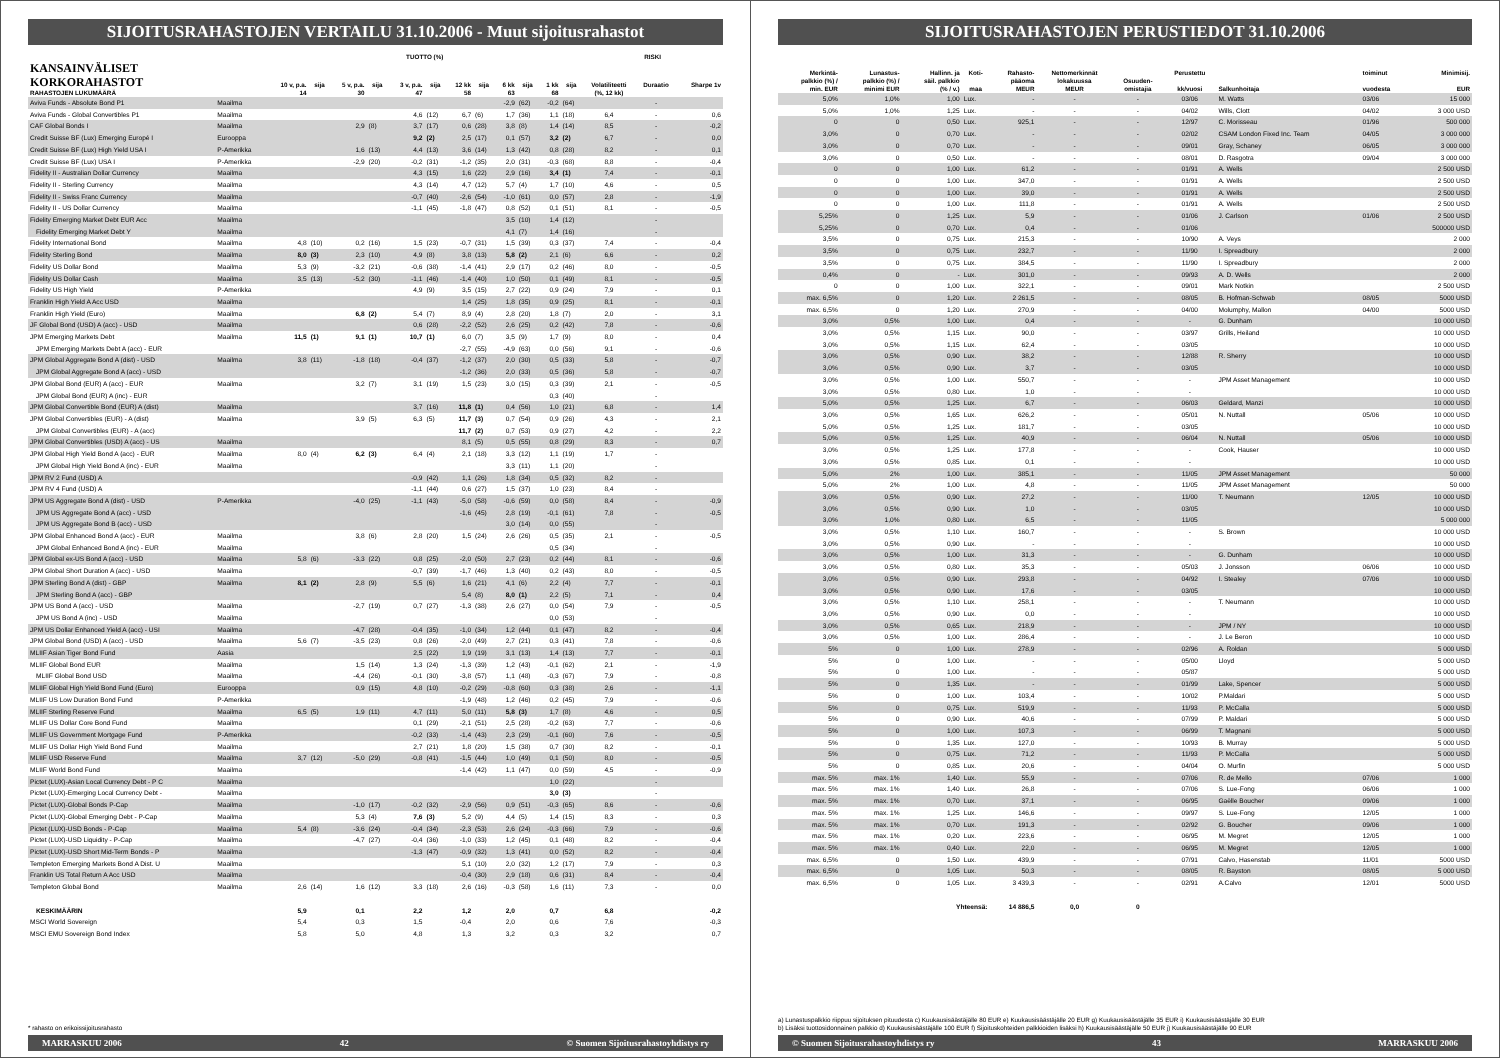SIJOITUSRAHASTOJEN VERTAILU 31.10.2006 - Muut sijoitusrahastot
| | | TUOTTO (%) | | | | | | | | | | | | RISKI | | |
| --- | --- | --- | --- | --- | --- | --- | --- | --- | --- | --- | --- | --- | --- | --- | --- | --- |
| KANSAINVÄLISET KORKORAHASTOT | | 10 v, p.a. | sija | 5 v, p.a. | sija | 3 v, p.a. | sija | 12 kk | sija | 6 kk | sija | 1 kk | sija | Volatiliteetti | Duraatio | Sharpe 1v |
| RAHASTOJEN LUKUMÄÄRÄ | | 14 | | 30 | | 47 | | 58 | | 63 | | 68 | | (%, 12 kk) | | |
| Aviva Funds - Absolute Bond P1 | Maailma | | | | | | | | | -2,9 | (62) | -0,2 | (64) | | - | |
| Aviva Funds - Global Convertibles P1 | Maailma | | | | | 4,6 | (12) | 6,7 | (6) | 1,7 | (36) | 1,1 | (18) | 6,4 | - | 0,6 |
| CAF Global Bonds I | Maailma | | | 2,9 | (8) | 3,7 | (17) | 0,6 | (28) | 3,8 | (8) | 1,4 | (14) | 8,5 | - | -0,2 |
| Credit Suisse BF (Lux) Emerging Europé I | Eurooppa | | | | | 9,2 | (2) | 2,5 | (17) | 0,1 | (57) | 3,2 | (2) | 6,7 | - | 0,0 |
| Credit Suisse BF (Lux) High Yield USA I | P-Amerikka | | | 1,6 | (13) | 4,4 | (13) | 3,6 | (14) | 1,3 | (42) | 0,8 | (28) | 8,2 | - | 0,1 |
| Credit Suisse BF (Lux) USA I | P-Amerikka | | | -2,9 | (20) | -0,2 | (31) | -1,2 | (35) | 2,0 | (31) | -0,3 | (68) | 8,8 | - | -0,4 |
| Fidelity II - Australian Dollar Currency | Maailma | | | | | 4,3 | (15) | 1,6 | (22) | 2,9 | (16) | 3,4 | (1) | 7,4 | - | -0,1 |
| Fidelity II - Sterling Currency | Maailma | | | | | 4,3 | (14) | 4,7 | (12) | 5,7 | (4) | 1,7 | (10) | 4,6 | - | 0,5 |
| Fidelity II - Swiss Franc Currency | Maailma | | | | | -0,7 | (40) | -2,6 | (54) | -1,0 | (61) | 0,0 | (57) | 2,8 | - | -1,9 |
| Fidelity II - US Dollar Currency | Maailma | | | | | -1,1 | (45) | -1,8 | (47) | 0,8 | (52) | 0,1 | (51) | 8,1 | - | -0,5 |
| Fidelity Emerging Market Debt EUR Acc | Maailma | | | | | | | | | 3,5 | (10) | 1,4 | (12) | | - | |
| Fidelity Emerging Market Debt Y | Maailma | | | | | | | | | 4,1 | (7) | 1,4 | (16) | | - | |
| Fidelity International Bond | Maailma | 4,8 | (10) | 0,2 | (16) | 1,5 | (23) | -0,7 | (31) | 1,5 | (39) | 0,3 | (37) | 7,4 | - | -0,4 |
| Fidelity Sterling Bond | Maailma | 8,0 | (3) | 2,3 | (10) | 4,9 | (8) | 3,8 | (13) | 5,8 | (2) | 2,1 | (6) | 6,6 | - | 0,2 |
| Fidelity US Dollar Bond | Maailma | 5,3 | (9) | -3,2 | (21) | -0,6 | (38) | -1,4 | (41) | 2,9 | (17) | 0,2 | (46) | 8,0 | - | -0,5 |
| Fidelity US Dollar Cash | Maailma | 3,5 | (13) | -5,2 | (30) | -1,1 | (46) | -1,4 | (40) | 1,0 | (50) | 0,1 | (49) | 8,1 | - | -0,5 |
| Fidelity US High Yield | P-Amerikka | | | | | 4,9 | (9) | 3,5 | (15) | 2,7 | (22) | 0,9 | (24) | 7,9 | - | 0,1 |
| Franklin High Yield A Acc USD | Maailma | | | | | | | 1,4 | (25) | 1,8 | (35) | 0,9 | (25) | 8,1 | - | -0,1 |
| Franklin High Yield (Euro) | Maailma | | | 6,8 | (2) | 5,4 | (7) | 8,9 | (4) | 2,8 | (20) | 1,8 | (7) | 2,0 | - | 3,1 |
| JF Global Bond (USD) A (acc) - USD | Maailma | | | | | 0,6 | (28) | -2,2 | (52) | 2,6 | (25) | 0,2 | (42) | 7,8 | - | -0,6 |
| JPM Emerging Markets Debt | Maailma | 11,5 | (1) | 9,1 | (1) | 10,7 | (1) | 6,0 | (7) | 3,5 | (9) | 1,7 | (9) | 8,0 | - | 0,4 |
| JPM Emerging Markets Debt A (acc) - EUR | | | | | | | | -2,7 | (55) | -4,9 | (63) | 0,0 | (56) | 9,1 | - | -0,6 |
| JPM Global Aggregate Bond A (dist) - USD | Maailma | 3,8 | (11) | -1,8 | (18) | -0,4 | (37) | -1,2 | (37) | 2,0 | (30) | 0,5 | (33) | 5,8 | - | -0,7 |
| JPM Global Aggregate Bond A (acc) - USD | | | | | | | | -1,2 | (36) | 2,0 | (33) | 0,5 | (36) | 5,8 | - | -0,7 |
| JPM Global Bond (EUR) A (acc) - EUR | Maailma | | | 3,2 | (7) | 3,1 | (19) | 1,5 | (23) | 3,0 | (15) | 0,3 | (39) | 2,1 | - | -0,5 |
| JPM Global Bond (EUR) A (inc) - EUR | | | | | | | | | | | | 0,3 | (40) | | - | |
| JPM Global Convertible Bond (EUR) A (dist) | Maailma | | | | | 3,7 | (16) | 11,8 | (1) | 0,4 | (56) | 1,0 | (21) | 6,8 | - | 1,4 |
| JPM Global Convertibles (EUR) - A (dist) | Maailma | | | 3,9 | (5) | 6,3 | (5) | 11,7 | (3) | 0,7 | (54) | 0,9 | (26) | 4,3 | - | 2,1 |
| JPM Global Convertibles (EUR) - A (acc) | | | | | | | | 11,7 | (2) | 0,7 | (53) | 0,9 | (27) | 4,2 | - | 2,2 |
| JPM Global Convertibles (USD) A (acc) - US | Maailma | | | | | | | 8,1 | (5) | 0,5 | (55) | 0,8 | (29) | 8,3 | - | 0,7 |
| JPM Global High Yield Bond A (acc) - EUR | Maailma | 8,0 | (4) | 6,2 | (3) | 6,4 | (4) | 2,1 | (18) | 3,3 | (12) | 1,1 | (19) | 1,7 | - | |
| JPM Global High Yield Bond A (inc) - EUR | Maailma | | | | | | | | | 3,3 | (11) | 1,1 | (20) | | - | |
| JPM RV 2 Fund (USD) A | | | | | | -0,9 | (42) | 1,1 | (26) | 1,8 | (34) | 0,5 | (32) | 8,2 | - | |
| JPM RV 4 Fund (USD) A | | | | | | -1,1 | (44) | 0,6 | (27) | 1,5 | (37) | 1,0 | (23) | 8,4 | - | |
| JPM US Aggregate Bond A (dist) - USD | P-Amerikka | | | -4,0 | (25) | -1,1 | (43) | -5,0 | (58) | -0,6 | (59) | 0,0 | (58) | 8,4 | - | -0,9 |
| JPM US Aggregate Bond A (acc) - USD | | | | | | | | -1,6 | (45) | 2,8 | (19) | -0,1 | (61) | 7,8 | - | -0,5 |
| JPM US Aggregate Bond B (acc) - USD | | | | | | | | | | 3,0 | (14) | 0,0 | (55) | | - | |
| JPM Global Enhanced Bond A (acc) - EUR | Maailma | | | 3,8 | (6) | 2,8 | (20) | 1,5 | (24) | 2,6 | (26) | 0,5 | (35) | 2,1 | - | -0,5 |
| JPM Global Enhanced Bond A (inc) - EUR | Maailma | | | | | | | | | | | 0,5 | (34) | | - | |
| JPM Global ex-US Bond A (acc) - USD | Maailma | 5,8 | (6) | -3,3 | (22) | 0,8 | (25) | -2,0 | (50) | 2,7 | (23) | 0,2 | (44) | 8,1 | - | -0,6 |
| JPM Global Short Duration A (acc) - USD | Maailma | | | | | -0,7 | (39) | -1,7 | (46) | 1,3 | (40) | 0,2 | (43) | 8,0 | - | -0,5 |
| JPM Sterling Bond A (dist) - GBP | Maailma | 8,1 | (2) | 2,8 | (9) | 5,5 | (6) | 1,6 | (21) | 4,1 | (6) | 2,2 | (4) | 7,7 | - | -0,1 |
| JPM Sterling Bond A (acc) - GBP | | | | | | | | 5,4 | (8) | 8,0 | (1) | 2,2 | (5) | 7,1 | - | 0,4 |
| JPM US Bond A (acc) - USD | Maailma | | | -2,7 | (19) | 0,7 | (27) | -1,3 | (38) | 2,6 | (27) | 0,0 | (54) | 7,9 | - | -0,5 |
| JPM US Bond A (inc) - USD | Maailma | | | | | | | | | | | 0,0 | (53) | | - | |
| JPM US Dollar Enhanced Yield A (acc) - USI | Maailma | | | -4,7 | (28) | -0,4 | (35) | -1,0 | (34) | 1,2 | (44) | 0,1 | (47) | 8,2 | - | -0,4 |
| JPM Global Bond (USD) A (acc) - USD | Maailma | 5,6 | (7) | -3,5 | (23) | 0,8 | (26) | -2,0 | (49) | 2,7 | (21) | 0,3 | (41) | 7,8 | - | -0,6 |
| MLIIF Asian Tiger Bond Fund | Aasia | | | | | 2,5 | (22) | 1,9 | (19) | 3,1 | (13) | 1,4 | (13) | 7,7 | - | -0,1 |
| MLIIF Global Bond EUR | Maailma | | | 1,5 | (14) | 1,3 | (24) | -1,3 | (39) | 1,2 | (43) | -0,1 | (62) | 2,1 | - | -1,9 |
| MLIIF Global Bond USD | Maailma | | | -4,4 | (26) | -0,1 | (30) | -3,8 | (57) | 1,1 | (48) | -0,3 | (67) | 7,9 | - | -0,8 |
| MLIIF Global High Yield Bond Fund (Euro) | Eurooppa | | | 0,9 | (15) | 4,8 | (10) | -0,2 | (29) | -0,8 | (60) | 0,3 | (38) | 2,6 | - | -1,1 |
| MLIIF US Low Duration Bond Fund | P-Amerikka | | | | | | | -1,9 | (48) | 1,2 | (46) | 0,2 | (45) | 7,9 | - | -0,6 |
| MLIIF Sterling Reserve Fund | Maailma | 6,5 | (5) | 1,9 | (11) | 4,7 | (11) | 5,0 | (11) | 5,8 | (3) | 1,7 | (8) | 4,6 | - | 0,5 |
| MLIIF US Dollar Core Bond Fund | Maailma | | | | | 0,1 | (29) | -2,1 | (51) | 2,5 | (28) | -0,2 | (63) | 7,7 | - | -0,6 |
| MLIIF US Government Mortgage Fund | P-Amerikka | | | | | -0,2 | (33) | -1,4 | (43) | 2,3 | (29) | -0,1 | (60) | 7,6 | - | -0,5 |
| MLIIF US Dollar High Yield Bond Fund | Maailma | | | | | 2,7 | (21) | 1,8 | (20) | 1,5 | (38) | 0,7 | (30) | 8,2 | - | -0,1 |
| MLIIF USD Reserve Fund | Maailma | 3,7 | (12) | -5,0 | (29) | -0,8 | (41) | -1,5 | (44) | 1,0 | (49) | 0,1 | (50) | 8,0 | - | -0,5 |
| MLIIF World Bond Fund | Maailma | | | | | | | -1,4 | (42) | 1,1 | (47) | 0,0 | (59) | 4,5 | - | -0,9 |
| Pictet (LUX)-Asian Local Currency Debt - P C | Maailma | | | | | | | | | | | 1,0 | (22) | | - | |
| Pictet (LUX)-Emerging Local Currency Debt - | Maailma | | | | | | | | | | | 3,0 | (3) | | - | |
| Pictet (LUX)-Global Bonds P-Cap | Maailma | | | -1,0 | (17) | -0,2 | (32) | -2,9 | (56) | 0,9 | (51) | -0,3 | (65) | 8,6 | - | -0,6 |
| Pictet (LUX)-Global Emerging Debt - P-Cap | Maailma | | | 5,3 | (4) | 7,6 | (3) | 5,2 | (9) | 4,4 | (5) | 1,4 | (15) | 8,3 | - | 0,3 |
| Pictet (LUX)-USD Bonds - P-Cap | Maailma | 5,4 | (8) | -3,6 | (24) | -0,4 | (34) | -2,3 | (53) | 2,6 | (24) | -0,3 | (66) | 7,9 | - | -0,6 |
| Pictet (LUX)-USD Liquidity - P-Cap | Maailma | | | -4,7 | (27) | -0,4 | (36) | -1,0 | (33) | 1,2 | (45) | 0,1 | (48) | 8,2 | - | -0,4 |
| Pictet (LUX)-USD Short Mid-Term Bonds - P | Maailma | | | | | -1,3 | (47) | -0,9 | (32) | 1,3 | (41) | 0,0 | (52) | 8,2 | - | -0,4 |
| Templeton Emerging Markets Bond A Dist. U | Maailma | | | | | | | 5,1 | (10) | 2,0 | (32) | 1,2 | (17) | 7,9 | - | 0,3 |
| Franklin US Total Return A Acc USD | Maailma | | | | | | | -0,4 | (30) | 2,9 | (18) | 0,6 | (31) | 8,4 | - | -0,4 |
| Templeton Global Bond | Maailma | 2,6 | (14) | 1,6 | (12) | 3,3 | (18) | 2,6 | (16) | -0,3 | (58) | 1,6 | (11) | 7,3 | - | 0,0 |
| KESKIMÄÄRIN | | 5,9 | | 0,1 | | 2,2 | | 1,2 | | 2,0 | | 0,7 | | 6,8 | | -0,2 |
| MSCI World Sovereign | | 5,4 | | 0,3 | | 1,5 | | -0,4 | | 2,0 | | 0,6 | | 7,6 | | -0,3 |
| MSCI EMU Sovereign Bond Index | | 5,8 | | 5,0 | | 4,8 | | 1,3 | | 3,2 | | 0,3 | | 3,2 | | 0,7 |
* rahasto on erikoissijoitusrahasto
MARRASKUU 2006 42 © Suomen Sijoitusrahastoyhdistys ry
SIJOITUSRAHASTOJEN PERUSTIEDOT 31.10.2006
| Merkintä- palkkio (%) / min. EUR | Lunastus- palkkio (%) / minimi EUR | Hallinn. ja säil. palkkio (% / v.) | Koti- maa | Rahasto- pääoma MEUR | Nettomerkinnät lokakuussa MEUR | Osuuden- omistajia | Perustettu kk/vuosi | Salkunhoitaja | toiminut vuodesta | Minimisij. EUR |
| --- | --- | --- | --- | --- | --- | --- | --- | --- | --- | --- |
| 5,0% | 1,0% | 1,00 | Lux. | - | - | - | 03/06 | M. Watts | 03/06 | 15 000 |
| 5,0% | 1,0% | 1,25 | Lux. | - | - | - | 04/02 | Wills, Clott | 04/02 | 3 000 USD |
| 0 | 0 | 0,50 | Lux. | 925,1 | - | - | 12/97 | C. Morisseau | 01/96 | 500 000 |
| 3,0% | 0 | 0,70 | Lux. | - | - | - | 02/02 | CSAM London Fixed Inc. Team | 04/05 | 3 000 000 |
| 3,0% | 0 | 0,70 | Lux. | - | - | - | 09/01 | Gray, Schaney | 06/05 | 3 000 000 |
| 3,0% | 0 | 0,50 | Lux. | - | - | - | 08/01 | D. Rasgotra | 09/04 | 3 000 000 |
| 0 | 0 | 1,00 | Lux. | 61,2 | - | - | 01/91 | A. Wells | | 2 500 USD |
| 0 | 0 | 1,00 | Lux. | 347,0 | - | - | 01/91 | A. Wells | | 2 500 USD |
| 0 | 0 | 1,00 | Lux. | 39,0 | - | - | 01/91 | A. Wells | | 2 500 USD |
| 0 | 0 | 1,00 | Lux. | 111,8 | - | - | 01/91 | A. Wells | | 2 500 USD |
| 5,25% | 0 | 1,25 | Lux. | 5,9 | - | - | 01/06 | J. Carlson | 01/06 | 2 500 USD |
| 5,25% | 0 | 0,70 | Lux. | 0,4 | - | - | 01/06 | | | 500000 USD |
| 3,5% | 0 | 0,75 | Lux. | 215,3 | - | - | 10/90 | A. Veys | | 2 000 |
| 3,5% | 0 | 0,75 | Lux. | 232,7 | - | - | 11/90 | I. Spreadbury | | 2 000 |
| 3,5% | 0 | 0,75 | Lux. | 384,5 | - | - | 11/90 | I. Spreadbury | | 2 000 |
| 0,4% | 0 | - | Lux. | 301,0 | - | - | 09/93 | A. D. Wells | | 2 000 |
| 0 | 0 | 1,00 | Lux. | 322,1 | - | - | 09/01 | Mark Notkin | | 2 500 USD |
| max. 6,5% | 0 | 1,20 | Lux. | 2 261,5 | - | - | 08/05 | B. Hofman-Schwab | 08/05 | 5000 USD |
| max. 6,5% | 0 | 1,20 | Lux. | 270,9 | - | - | 04/00 | Molumphy, Mallon | 04/00 | 5000 USD |
| 3,0% | 0,5% | 1,00 | Lux. | 0,4 | - | - | - | G. Dunham | | 10 000 USD |
| 3,0% | 0,5% | 1,15 | Lux. | 90,0 | - | - | 03/97 | Grills, Heiland | | 10 000 USD |
| 3,0% | 0,5% | 1,15 | Lux. | 62,4 | - | - | 03/05 | | | 10 000 USD |
| 3,0% | 0,5% | 0,90 | Lux. | 38,2 | - | - | 12/88 | R. Sherry | | 10 000 USD |
| 3,0% | 0,5% | 0,90 | Lux. | 3,7 | - | - | 03/05 | | | 10 000 USD |
| 3,0% | 0,5% | 1,00 | Lux. | 550,7 | - | - | - | JPM Asset Management | | 10 000 USD |
| 3,0% | 0,5% | 0,80 | Lux. | 1,0 | - | - | - | | | 10 000 USD |
| 5,0% | 0,5% | 1,25 | Lux. | 6,7 | - | - | 06/03 | Geldard, Manzi | | 10 000 USD |
| 3,0% | 0,5% | 1,65 | Lux. | 626,2 | - | - | 05/01 | N. Nuttall | 05/06 | 10 000 USD |
| 5,0% | 0,5% | 1,25 | Lux. | 181,7 | - | - | 03/05 | | | 10 000 USD |
| 5,0% | 0,5% | 1,25 | Lux. | 40,9 | - | - | 06/04 | N. Nuttall | 05/06 | 10 000 USD |
| 3,0% | 0,5% | 1,25 | Lux. | 177,8 | - | - | - | Cook, Hauser | | 10 000 USD |
| 3,0% | 0,5% | 0,85 | Lux. | 0,1 | - | - | - | | | 10 000 USD |
| 5,0% | 2% | 1,00 | Lux. | 385,1 | - | - | 11/05 | JPM Asset Management | | 50 000 |
| 5,0% | 2% | 1,00 | Lux. | 4,8 | - | - | 11/05 | JPM Asset Management | | 50 000 |
| 3,0% | 0,5% | 0,90 | Lux. | 27,2 | - | - | 11/00 | T. Neumann | 12/05 | 10 000 USD |
| 3,0% | 0,5% | 0,90 | Lux. | 1,0 | - | - | 03/05 | | | 10 000 USD |
| 3,0% | 1,0% | 0,80 | Lux. | 6,5 | - | - | 11/05 | | | 5 000 000 |
| 3,0% | 0,5% | 1,10 | Lux. | 160,7 | - | - | - | S. Brown | | 10 000 USD |
| 3,0% | 0,5% | 0,90 | Lux. | - | - | - | - | | | 10 000 USD |
| 3,0% | 0,5% | 1,00 | Lux. | 31,3 | - | - | - | G. Dunham | | 10 000 USD |
| 3,0% | 0,5% | 0,80 | Lux. | 35,3 | - | - | 05/03 | J. Jonsson | 06/06 | 10 000 USD |
| 3,0% | 0,5% | 0,90 | Lux. | 293,8 | - | - | 04/92 | I. Stealey | 07/06 | 10 000 USD |
| 3,0% | 0,5% | 0,90 | Lux. | 17,6 | - | - | 03/05 | | | 10 000 USD |
| 3,0% | 0,5% | 1,10 | Lux. | 258,1 | - | - | - | T. Neumann | | 10 000 USD |
| 3,0% | 0,5% | 0,90 | Lux. | 0,0 | - | - | - | | | 10 000 USD |
| 3,0% | 0,5% | 0,65 | Lux. | 218,9 | - | - | - | JPM / NY | | 10 000 USD |
| 3,0% | 0,5% | 1,00 | Lux. | 286,4 | - | - | - | J. Le Beron | | 10 000 USD |
| 5% | 0 | 1,00 | Lux. | 278,9 | - | - | 02/96 | A. Roldan | | 5 000 USD |
| 5% | 0 | 1,00 | Lux. | - | - | - | 05/00 | Lloyd | | 5 000 USD |
| 5% | 0 | 1,00 | Lux. | - | - | - | 05/87 | | | 5 000 USD |
| 5% | 0 | 1,35 | Lux. | - | - | - | 01/99 | Lake, Spencer | | 5 000 USD |
| 5% | 0 | 1,00 | Lux. | 103,4 | - | - | 10/02 | P.Maldari | | 5 000 USD |
| 5% | 0 | 0,75 | Lux. | 519,9 | - | - | 11/93 | P. McCalla | | 5 000 USD |
| 5% | 0 | 0,90 | Lux. | 40,6 | - | - | 07/99 | P. Maldari | | 5 000 USD |
| 5% | 0 | 1,00 | Lux. | 107,3 | - | - | 06/99 | T. Magnani | | 5 000 USD |
| 5% | 0 | 1,35 | Lux. | 127,0 | - | - | 10/93 | B. Murray | | 5 000 USD |
| 5% | 0 | 0,75 | Lux. | 71,2 | - | - | 11/93 | P. McCalla | | 5 000 USD |
| 5% | 0 | 0,85 | Lux. | 20,6 | - | - | 04/04 | O. Murfin | | 5 000 USD |
| max. 5% | max. 1% | 1,40 | Lux. | 55,9 | - | - | 07/06 | R. de Mello | 07/06 | 1 000 |
| max. 5% | max. 1% | 1,40 | Lux. | 26,8 | - | - | 07/06 | S. Lue-Fong | 06/06 | 1 000 |
| max. 5% | max. 1% | 0,70 | Lux. | 37,1 | - | - | 06/95 | Gaëlle Boucher | 09/06 | 1 000 |
| max. 5% | max. 1% | 1,25 | Lux. | 146,6 | - | - | 09/97 | S. Lue-Fong | 12/05 | 1 000 |
| max. 5% | max. 1% | 0,70 | Lux. | 191,3 | - | - | 02/92 | G. Boucher | 09/06 | 1 000 |
| max. 5% | max. 1% | 0,20 | Lux. | 223,6 | - | - | 06/95 | M. Megret | 12/05 | 1 000 |
| max. 5% | max. 1% | 0,40 | Lux. | 22,0 | - | - | 06/95 | M. Megret | 12/05 | 1 000 |
| max. 6,5% | 0 | 1,50 | Lux. | 439,9 | - | - | 07/91 | Calvo, Hasenstab | 11/01 | 5000 USD |
| max. 6,5% | 0 | 1,05 | Lux. | 50,3 | - | - | 08/05 | R. Bayston | 08/05 | 5 000 USD |
| max. 6,5% | 0 | 1,05 | Lux. | 3 439,3 | - | - | 02/91 | A.Calvo | 12/01 | 5000 USD |
| | | Yhteensä: | | 14 886,5 | 0,0 | 0 | | | | |
a) Lunastuspalkkio riippuu sijoituksen pituudesta c) Kuukausisäästäjälle 80 EUR e) Kuukausisäästäjälle 20 EUR g) Kuukausisäästäjälle 35 EUR i) Kuukausisäästäjälle 30 EUR
b) Lisäksi tuottosidonnainen palkkio d) Kuukausisäästäjälle 100 EUR f) Sijoituskohteiden palkkioiden lisäksi h) Kuukausisäästäjälle 50 EUR j) Kuukausisäästäjälle 90 EUR
© Suomen Sijoitusrahastoyhdistys ry 43 MARRASKUU 2006